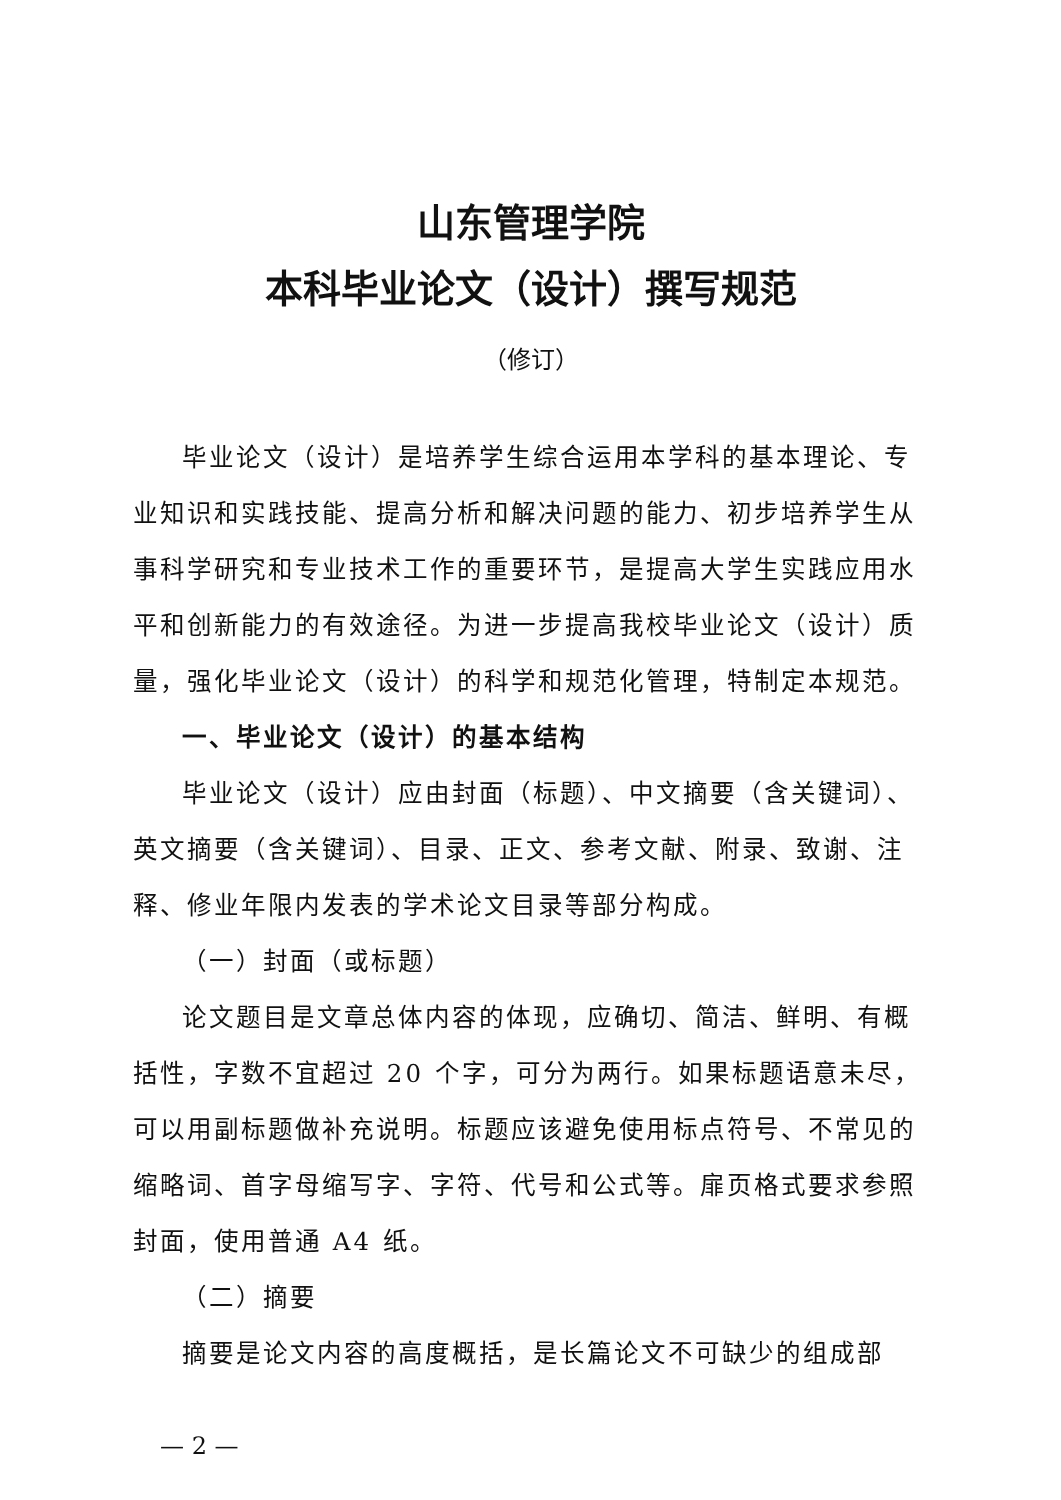山东管理学院
本科毕业论文（设计）撰写规范
（修订）
毕业论文（设计）是培养学生综合运用本学科的基本理论、专业知识和实践技能、提高分析和解决问题的能力、初步培养学生从事科学研究和专业技术工作的重要环节，是提高大学生实践应用水平和创新能力的有效途径。为进一步提高我校毕业论文（设计）质量，强化毕业论文（设计）的科学和规范化管理，特制定本规范。
一、毕业论文（设计）的基本结构
毕业论文（设计）应由封面（标题）、中文摘要（含关键词）、英文摘要（含关键词）、目录、正文、参考文献、附录、致谢、注释、修业年限内发表的学术论文目录等部分构成。
（一）封面（或标题）
论文题目是文章总体内容的体现，应确切、简洁、鲜明、有概括性，字数不宜超过 20 个字，可分为两行。如果标题语意未尽，可以用副标题做补充说明。标题应该避免使用标点符号、不常见的缩略词、首字母缩写字、字符、代号和公式等。扉页格式要求参照封面，使用普通 A4 纸。
（二）摘要
摘要是论文内容的高度概括，是长篇论文不可缺少的组成部
— 2 —